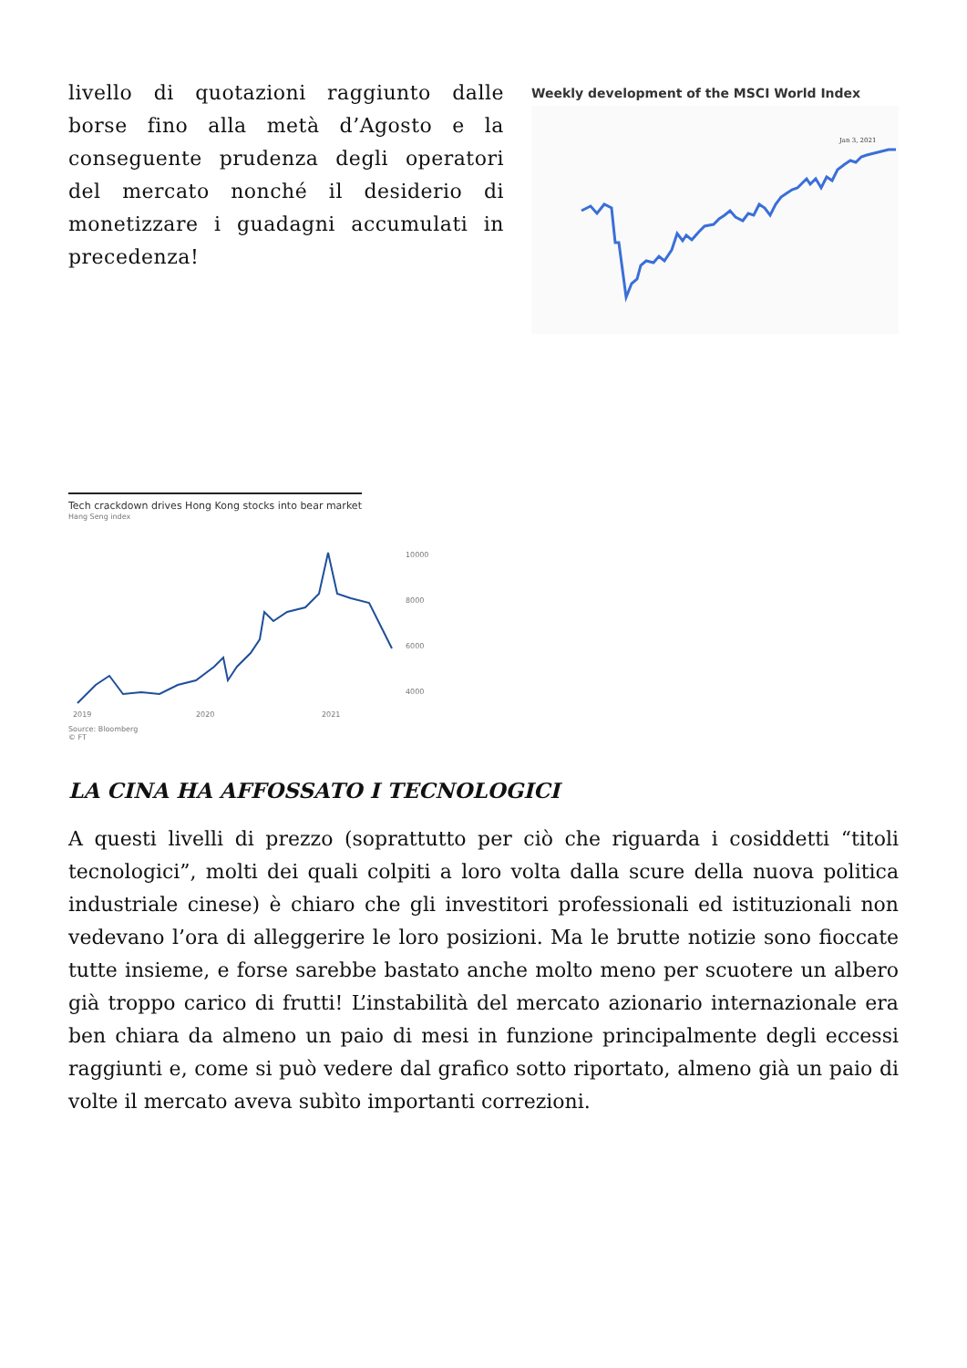livello di quotazioni raggiunto dalle borse fino alla metà d’Agosto e la conseguente prudenza degli operatori del mercato nonché il desiderio di monetizzare i guadagni accumulati in precedenza!
Weekly development of the MSCI World Index
Jan 3, 2021
Tech crackdown drives Hong Kong stocks into bear market
Hang Seng index
10000
8000
6000
4000
2019
2020
2021
Source: Bloomberg
© FT
LA CINA HA AFFOSSATO I TECNOLOGICI
A questi livelli di prezzo (soprattutto per ciò che riguarda i cosiddetti “titoli tecnologici”, molti dei quali colpiti a loro volta dalla scure della nuova politica industriale cinese) è chiaro che gli investitori professionali ed istituzionali non vedevano l’ora di alleggerire le loro posizioni. Ma le brutte notizie sono fioccate tutte insieme, e forse sarebbe bastato anche molto meno per scuotere un albero già troppo carico di frutti! L’instabilità del mercato azionario internazionale era ben chiara da almeno un paio di mesi in funzione principalmente degli eccessi raggiunti e, come si può vedere dal grafico sotto riportato, almeno già un paio di volte il mercato aveva subìto importanti correzioni.